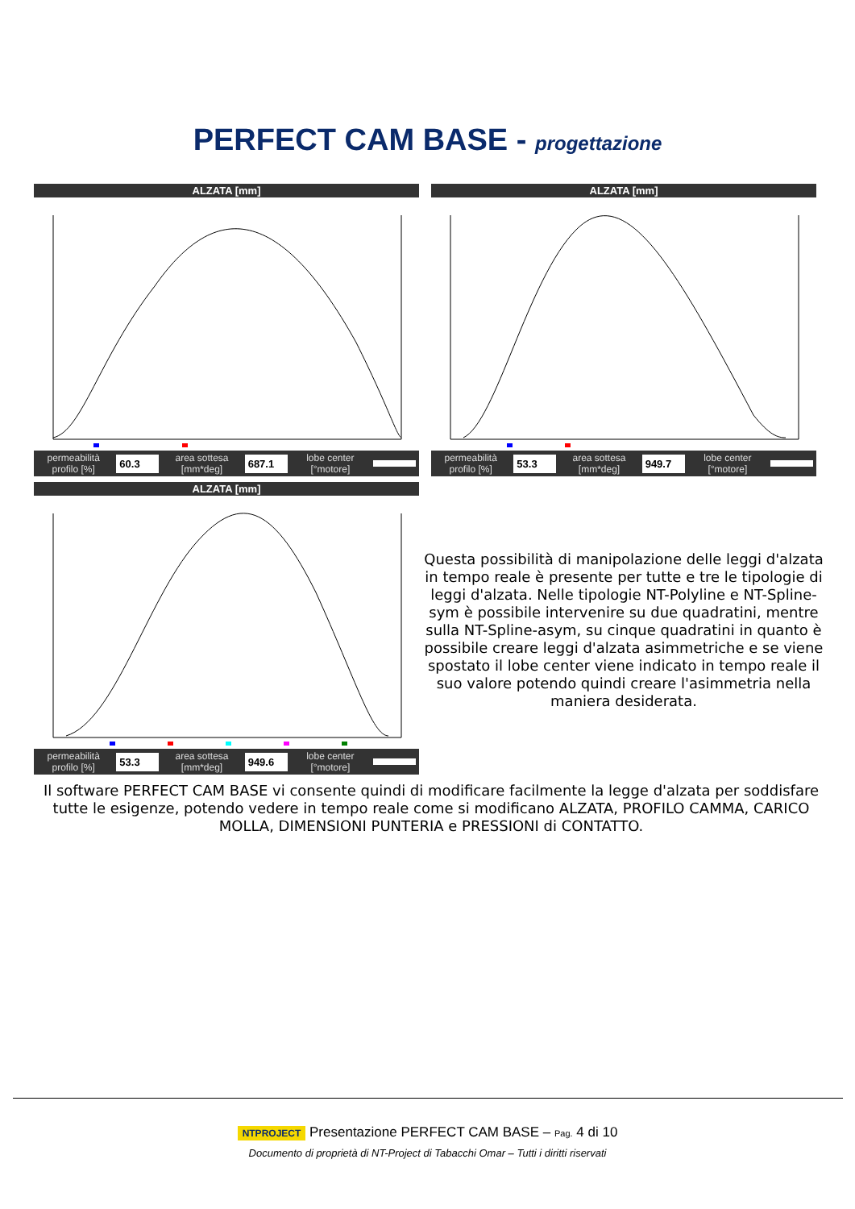PERFECT CAM BASE - progettazione
ALZATA [mm]
permeabilità
profilo [%] 60.3 area sottesa
[mm*deg] 687.1 lobe center
[°motore]
ALZATA [mm]
permeabilità
profilo [%] 53.3 area sottesa
[mm*deg] 949.7 lobe center
[°motore]
ALZATA [mm]
permeabilità
profilo [%] 53.3 area sottesa
[mm*deg] 949.6 lobe center
[°motore]
Questa possibilità di manipolazione delle leggi d'alzata in tempo reale è presente per tutte e tre le tipologie di leggi d'alzata. Nelle tipologie NT-Polyline e NT-Spline-sym è possibile intervenire su due quadratini, mentre sulla NT-Spline-asym, su cinque quadratini in quanto è possibile creare leggi d'alzata asimmetriche e se viene spostato il lobe center viene indicato in tempo reale il suo valore potendo quindi creare l'asimmetria nella maniera desiderata.
Il software PERFECT CAM BASE vi consente quindi di modificare facilmente la legge d'alzata per soddisfare tutte le esigenze, potendo vedere in tempo reale come si modificano ALZATA, PROFILO CAMMA, CARICO MOLLA, DIMENSIONI PUNTERIA e PRESSIONI di CONTATTO.
NTPROJECT Presentazione PERFECT CAM BASE – Pag. 4 di 10
Documento di proprietà di NT-Project di Tabacchi Omar – Tutti i diritti riservati